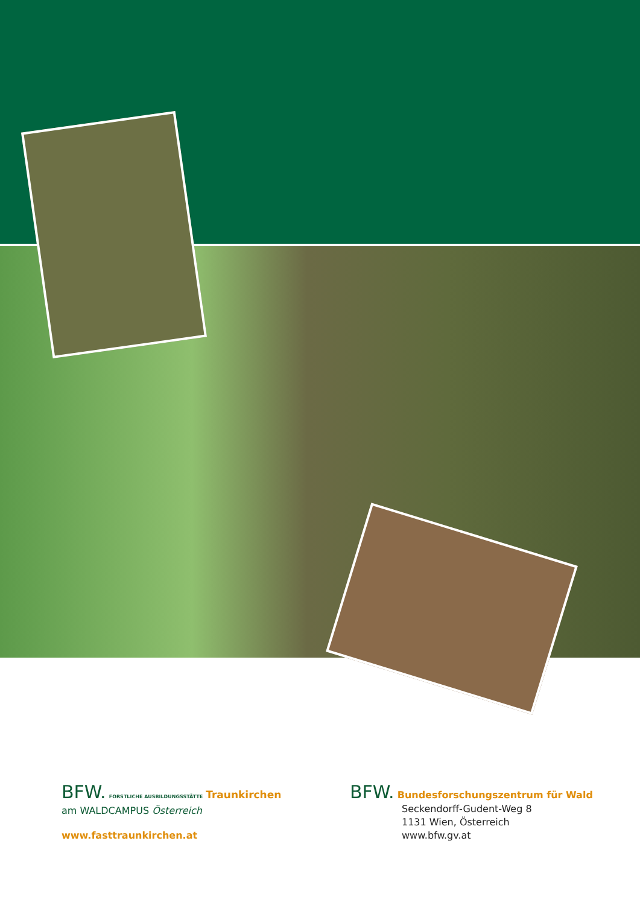BFW. FORSTLICHE AUSBILDUNGSSTÄTTE Traunkirchen
am WALDCAMPUS Österreich
www.fasttraunkirchen.at
BFW. Bundesforschungszentrum für Wald
Seckendorff-Gudent-Weg 8
1131 Wien, Österreich
www.bfw.gv.at